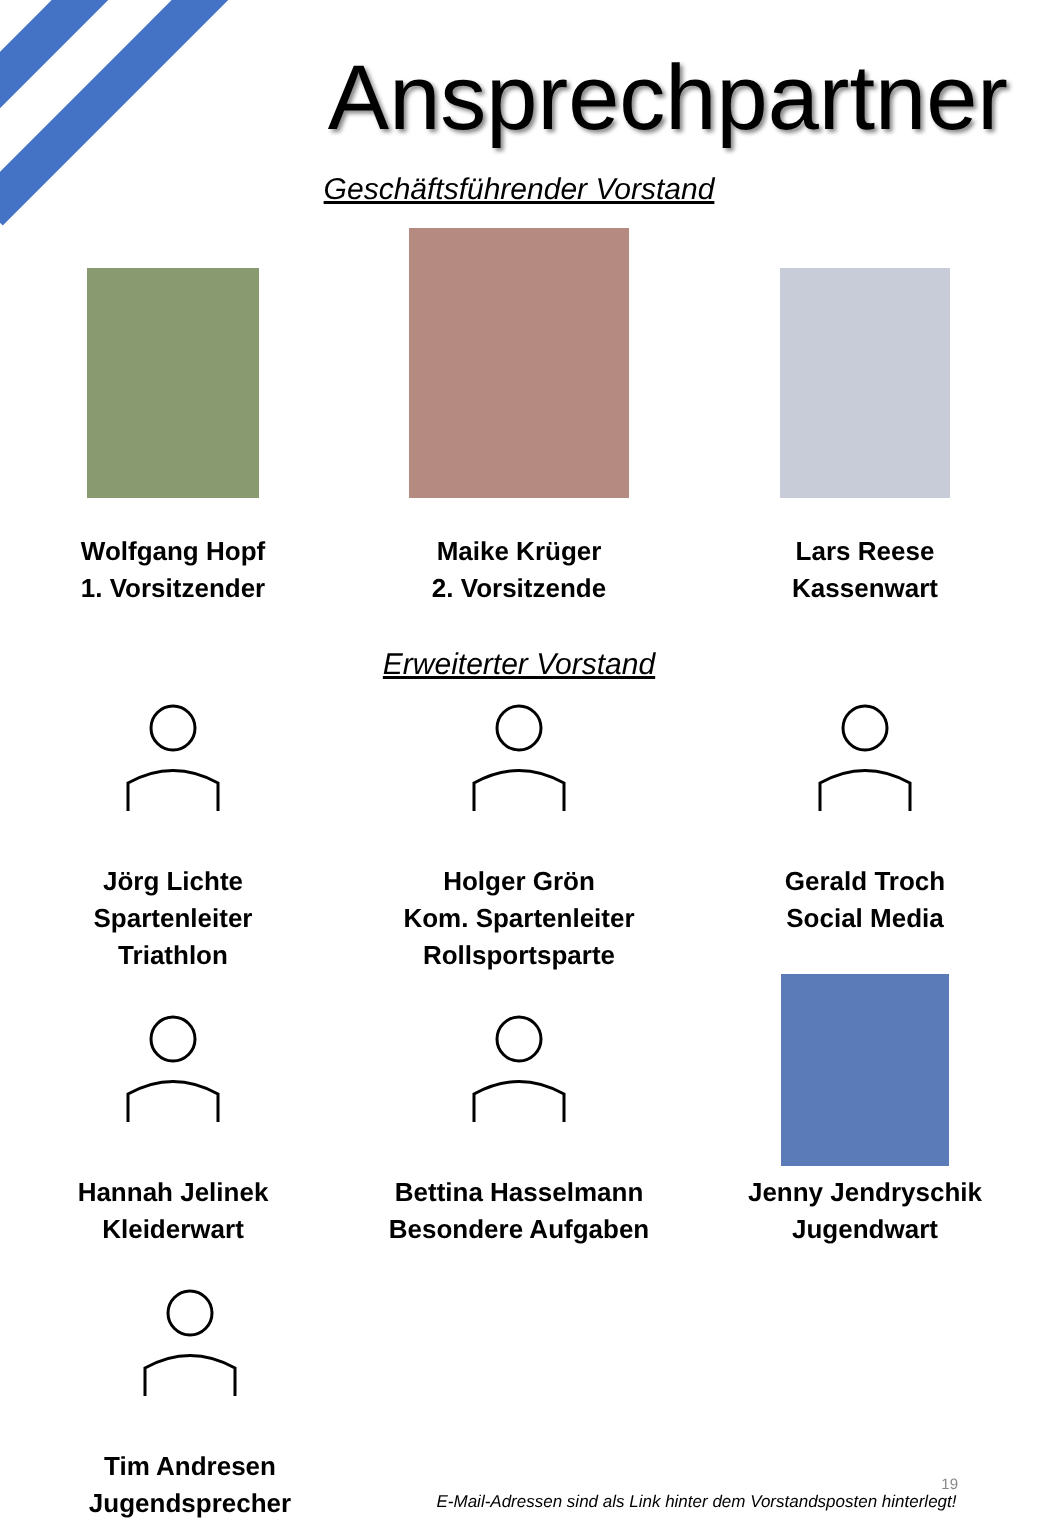Ansprechpartner
Geschäftsführender Vorstand
Wolfgang Hopf
1. Vorsitzender
Maike Krüger
2. Vorsitzende
Lars Reese
Kassenwart
Erweiterter Vorstand
Jörg Lichte
Spartenleiter
Triathlon
Holger Grön
Kom. Spartenleiter
Rollsportsparte
Gerald Troch
Social Media
Hannah Jelinek
Kleiderwart
Bettina Hasselmann
Besondere Aufgaben
Jenny Jendryschik
Jugendwart
Tim Andresen
Jugendsprecher
19
E-Mail-Adressen sind als Link hinter dem Vorstandsposten hinterlegt!